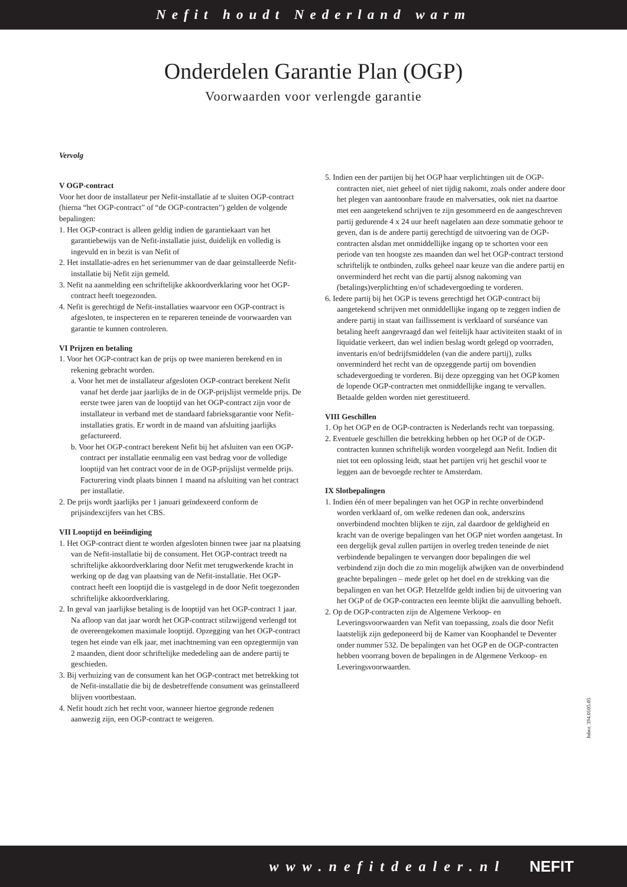Nefit houdt Nederland warm
Onderdelen Garantie Plan (OGP)
Voorwaarden voor verlengde garantie
Vervolg
V OGP-contract
Voor het door de installateur per Nefit-installatie af te sluiten OGP-contract (hierna “het OGP-contract” of “de OGP-contracten”) gelden de volgende bepalingen:
1. Het OGP-contract is alleen geldig indien de garantiekaart van het garantiebewijs van de Nefit-installatie juist, duidelijk en volledig is ingevuld en in bezit is van Nefit of
2. Het installatie-adres en het serienummer van de daar geïnstalleerde Nefit-installatie bij Nefit zijn gemeld.
3. Nefit na aanmelding een schriftelijke akkoordverklaring voor het OGP-contract heeft toegezonden.
4. Nefit is gerechtigd de Nefit-installaties waarvoor een OGP-contract is afgesloten, te inspecteren en te repareren teneinde de voorwaarden van garantie te kunnen controleren.
VI Prijzen en betaling
1. Voor het OGP-contract kan de prijs op twee manieren berekend en in rekening gebracht worden.
a. Voor het met de installateur afgesloten OGP-contract berekent Nefit vanaf het derde jaar jaarlijks de in de OGP-prijslijst vermelde prijs. De eerste twee jaren van de looptijd van het OGP-contract zijn voor de installateur in verband met de standaard fabrieksgarantie voor Nefit-installaties gratis. Er wordt in de maand van afsluiting jaarlijks gefactureerd.
b. Voor het OGP-contract berekent Nefit bij het afsluiten van een OGP-contract per installatie eenmalig een vast bedrag voor de volledige looptijd van het contract voor de in de OGP-prijslijst vermelde prijs. Facturering vindt plaats binnen 1 maand na afsluiting van het contract per installatie.
2. De prijs wordt jaarlijks per 1 januari geïndexeerd conform de prijsindexcijfers van het CBS.
VII Looptijd en beëindiging
1. Het OGP-contract dient te worden afgesloten binnen twee jaar na plaatsing van de Nefit-installatie bij de consument. Het OGP-contract treedt na schriftelijke akkoordverklaring door Nefit met terugwerkende kracht in werking op de dag van plaatsing van de Nefit-installatie. Het OGP-contract heeft een looptijd die is vastgelegd in de door Nefit toegezonden schriftelijke akkoordverklaring.
2. In geval van jaarlijkse betaling is de looptijd van het OGP-contract 1 jaar. Na afloop van dat jaar wordt het OGP-contract stilzwijgend verlengd tot de overeengekomen maximale looptijd. Opzegging van het OGP-contract tegen het einde van elk jaar, met inachtneming van een opzegtermijn van 2 maanden, dient door schriftelijke mededeling aan de andere partij te geschieden.
3. Bij verhuizing van de consument kan het OGP-contract met betrekking tot de Nefit-installatie die bij de desbetreffende consument was geïnstalleerd blijven voortbestaan.
4. Nefit houdt zich het recht voor, wanneer hiertoe gegronde redenen aanwezig zijn, een OGP-contract te weigeren.
5. Indien een der partijen bij het OGP haar verplichtingen uit de OGP-contracten niet, niet geheel of niet tijdig nakomt, zoals onder andere door het plegen van aantoonbare fraude en malversaties, ook niet na daartoe met een aangetekend schrijven te zijn gesommeerd en de aangeschreven partij gedurende 4 x 24 uur heeft nagelaten aan deze sommatie gehoor te geven, dan is de andere partij gerechtigd de uitvoering van de OGP-contracten alsdan met onmiddellijke ingang op te schorten voor een periode van ten hoogste zes maanden dan wel het OGP-contract terstond schriftelijk te ontbinden, zulks geheel naar keuze van die andere partij en onverminderd het recht van die partij alsnog nakoming van (betalings)verplichting en/of schadevergoeding te vorderen.
6. Iedere partij bij het OGP is tevens gerechtigd het OGP-contract bij aangetekend schrijven met onmiddellijke ingang op te zeggen indien de andere partij in staat van faillissement is verklaard of surséance van betaling heeft aangevraagd dan wel feitelijk haar activiteiten staakt of in liquidatie verkeert, dan wel indien beslag wordt gelegd op voorraden, inventaris en/of bedrijfsmiddelen (van die andere partij), zulks onverminderd het recht van de opzeggende partij om bovendien schadevergoeding te vorderen. Bij deze opzegging van het OGP komen de lopende OGP-contracten met onmiddellijke ingang te vervallen. Betaalde gelden worden niet gerestitueerd.
VIII Geschillen
1. Op het OGP en de OGP-contracten is Nederlands recht van toepassing.
2. Eventuele geschillen die betrekking hebben op het OGP of de OGP-contracten kunnen schriftelijk worden voorgelegd aan Nefit. Indien dit niet tot een oplossing leidt, staat het partijen vrij het geschil voor te leggen aan de bevoegde rechter te Amsterdam.
IX Slotbepalingen
1. Indien één of meer bepalingen van het OGP in rechte onverbindend worden verklaard of, om welke redenen dan ook, anderszins onverbindend mochten blijken te zijn, zal daardoor de geldigheid en kracht van de overige bepalingen van het OGP niet worden aangetast. In een dergelijk geval zullen partijen in overleg treden teneinde de niet verbindende bepalingen te vervangen door bepalingen die wel verbindend zijn doch die zo min mogelijk afwijken van de onverbindend geachte bepalingen – mede gelet op het doel en de strekking van die bepalingen en van het OGP. Hetzelfde geldt indien bij de uitvoering van het OGP of de OGP-contracten een leemte blijkt die aanvulling behoeft.
2. Op de OGP-contracten zijn de Algemene Verkoop- en Leveringsvoorwaarden van Nefit van toepassing, zoals die door Nefit laatstelijk zijn gedeponeerd bij de Kamer van Koophandel te Deventer onder nummer 532. De bepalingen van het OGP en de OGP-contracten hebben voorrang boven de bepalingen in de Algemene Verkoop- en Leveringsvoorwaarden.
Jobnr. 394.0105.05
www.nefitdealer.nl NEFIT